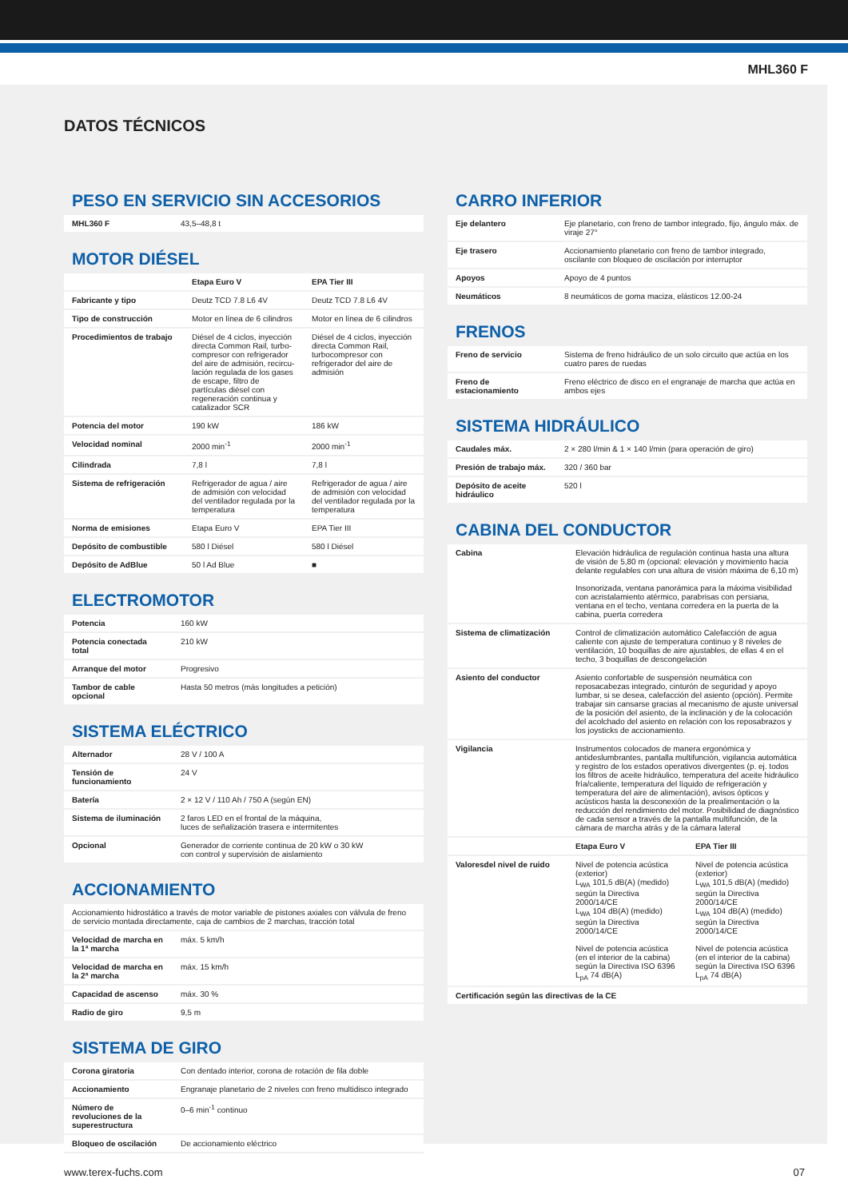MHL360 F
DATOS TÉCNICOS
PESO EN SERVICIO SIN ACCESORIOS
| MHL360 F | 43,5–48,8 t |
MOTOR DIÉSEL
| | Etapa Euro V | EPA Tier III |
| --- | --- | --- |
| Fabricante y tipo | Deutz TCD 7.8 L6 4V | Deutz TCD 7.8 L6 4V |
| Tipo de construcción | Motor en línea de 6 cilindros | Motor en línea de 6 cilindros |
| Procedimientos de trabajo | Diésel de 4 ciclos, inyección directa Common Rail, turbo­compresor con refrigerador del aire de admisión, recircu­lación regulada de los gases de escape, filtro de partículas diésel con regeneración conti­nua y catalizador SCR | Diésel de 4 ciclos, inyección directa Common Rail, turbocompresor con refrigerador del aire de admisión |
| Potencia del motor | 190 kW | 186 kW |
| Velocidad nominal | 2000 min<sup>-1</sup> | 2000 min<sup>-1</sup> |
| Cilindrada | 7,8 l | 7,8 l |
| Sistema de refrigeración | Refrigerador de agua / aire de admisión con velocidad del ventilador regulada por la temperatura | Refrigerador de agua / aire de admisión con velocidad del ventilador regulada por la temperatura |
| Norma de emisiones | Etapa Euro V | EPA Tier III |
| Depósito de combustible | 580 l Diésel | 580 l Diésel |
| Depósito de AdBlue | 50 l Ad Blue | ■ |
ELECTROMOTOR
| Potencia | 160 kW |
| Potencia conectada total | 210 kW |
| Arranque del motor | Progresivo |
| Tambor de cable opcional | Hasta 50 metros (más longitudes a petición) |
SISTEMA ELÉCTRICO
| Alternador | 28 V / 100 A |
| Tensión de funcionamiento | 24 V |
| Batería | 2 × 12 V / 110 Ah / 750 A (según EN) |
| Sistema de iluminación | 2 faros LED en el frontal de la máquina, luces de señalización trasera e intermitentes |
| Opcional | Generador de corriente continua de 20 kW o 30 kW con control y supervisión de aislamiento |
ACCIONAMIENTO
| Accionamiento hidrostático a través de motor variable de pistones axiales con válvula de freno de servicio montada directamente, caja de cambios de 2 marchas, tracción total | |
| Velocidad de marcha en la 1ª marcha | máx. 5 km/h |
| Velocidad de marcha en la 2ª marcha | máx. 15 km/h |
| Capacidad de ascenso | máx. 30 % |
| Radio de giro | 9,5 m |
SISTEMA DE GIRO
| Corona giratoria | Con dentado interior, corona de rotación de fila doble |
| Accionamiento | Engranaje planetario de 2 niveles con freno multidisco integrado |
| Número de revoluciones de la superestructura | 0–6 min<sup>-1</sup> continuo |
| Bloqueo de oscilación | De accionamiento eléctrico |
CARRO INFERIOR
| Eje delantero | Eje planetario, con freno de tambor integrado, fijo, ángulo máx. de viraje 27° |
| Eje trasero | Accionamiento planetario con freno de tambor integrado, oscilante con bloqueo de oscilación por interruptor |
| Apoyos | Apoyo de 4 puntos |
| Neumáticos | 8 neumáticos de goma maciza, elásticos 12.00-24 |
FRENOS
| Freno de servicio | Sistema de freno hidráulico de un solo circuito que actúa en los cuatro pares de ruedas |
| Freno de estacionamiento | Freno eléctrico de disco en el engranaje de marcha que actúa en ambos ejes |
SISTEMA HIDRÁULICO
| Caudales máx. | 2 × 280 l/min & 1 × 140 l/min (para operación de giro) |
| Presión de trabajo máx. | 320 / 360 bar |
| Depósito de aceite hidráulico | 520 l |
CABINA DEL CONDUCTOR
| Cabina | Elevación hidráulica de regulación continua hasta una altura de visión de 5,80 m (opcional: elevación y movimiento hacia delante regulables con una altura de visión máxima de 6,10 m) Insonorizada, ventana panorámica para la máxima visibilidad con acristalamiento atérmico, parabrisas con persiana, ventana en el techo, ventana corredera en la puerta de la cabina, puerta corredera | |
| Sistema de climatización | Control de climatización automático Calefacción de agua caliente con ajuste de temperatura continuo y 8 niveles de ventilación, 10 boquillas de aire ajustables, de ellas 4 en el techo, 3 boquillas de descongelación | |
| Asiento del conductor | Asiento confortable de suspensión neumática con reposacabezas integrado, cinturón de seguridad y apoyo lumbar, si se desea, calefacción del asiento (opción). Permite trabajar sin cansarse gracias al mecanismo de ajuste universal de la posición del asiento, de la inclinación y de la colocación del acolchado del asiento en relación con los reposabrazos y los joysticks de accionamiento. | |
| Vigilancia | Instrumentos colocados de manera ergonómica y antideslumbrantes, pantalla multifunción, vigilancia automática y registro de los estados operativos divergentes (p. ej. todos los filtros de aceite hidráulico, temperatura del aceite hidráulico fría/caliente, temperatura del líquido de refrigeración y temperatura del aire de alimentación), avisos ópticos y acústicos hasta la desconexión de la prealimentación o la reducción del rendimiento del motor. Posibilidad de diagnóstico de cada sensor a través de la pantalla multifunción, de la cámara de marcha atrás y de la cámara lateral | |
| | Etapa Euro V | EPA Tier III |
| Valoresdel nivel de ruido | Nivel de potencia acústica (exterior) L<sub>WA</sub> 101,5 dB(A) (medido) según la Directiva 2000/14/CE L<sub>WA</sub> 104 dB(A) (medido) según la Directiva 2000/14/CE Nivel de potencia acústica (en el interior de la cabina) según la Directiva ISO 6396 L<sub>pA</sub> 74 dB(A) | Nivel de potencia acústica (exterior) L<sub>WA</sub> 101,5 dB(A) (medido) según la Directiva 2000/14/CE L<sub>WA</sub> 104 dB(A) (medido) según la Directiva 2000/14/CE Nivel de potencia acústica (en el interior de la cabina) según la Directiva ISO 6396 L<sub>pA</sub> 74 dB(A) |
| Certificación según las directivas de la CE | | |
www.terex-fuchs.com 07